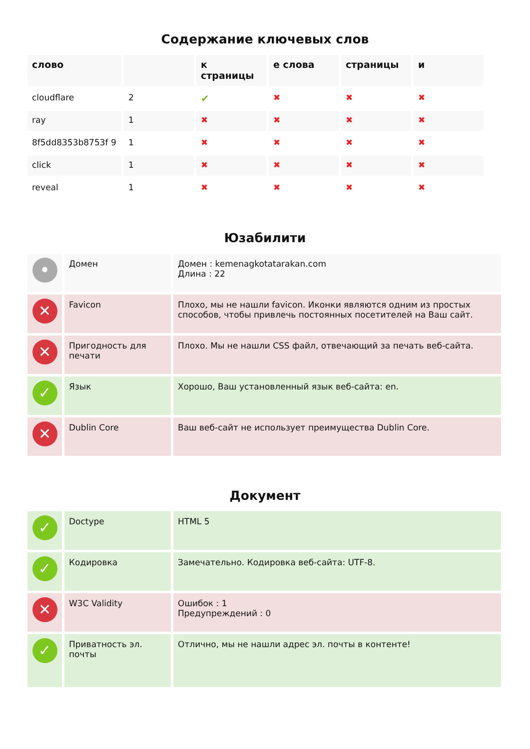Содержание ключевых слов
| слово | | к страницы | е слова | страницы | и |
| --- | --- | --- | --- | --- | --- |
| cloudflare | 2 | ✔ | ✖ | ✖ | ✖ |
| ray | 1 | ✖ | ✖ | ✖ | ✖ |
| 8f5dd8353b8753f 9 | 1 | ✖ | ✖ | ✖ | ✖ |
| click | 1 | ✖ | ✖ | ✖ | ✖ |
| reveal | 1 | ✖ | ✖ | ✖ | ✖ |
Юзабилити
| • | Домен | Домен : kemenagkotatarakan.com Длина : 22 |
| ✕ | Favicon | Плохо, мы не нашли favicon. Иконки являются одним из простых способов, чтобы привлечь постоянных посетителей на Ваш сайт. |
| ✕ | Пригодность для печати | Плохо. Мы не нашли CSS файл, отвечающий за печать веб-сайта. |
| ✓ | Язык | Хорошо, Ваш установленный язык веб-сайта: en. |
| ✕ | Dublin Core | Ваш веб-сайт не использует преимущества Dublin Core. |
Документ
| ✓ | Doctype | HTML 5 |
| ✓ | Кодировка | Замечательно. Кодировка веб-сайта: UTF-8. |
| ✕ | W3C Validity | Ошибок : 1 Предупреждений : 0 |
| ✓ | Приватность эл. почты | Отлично, мы не нашли адрес эл. почты в контенте! |